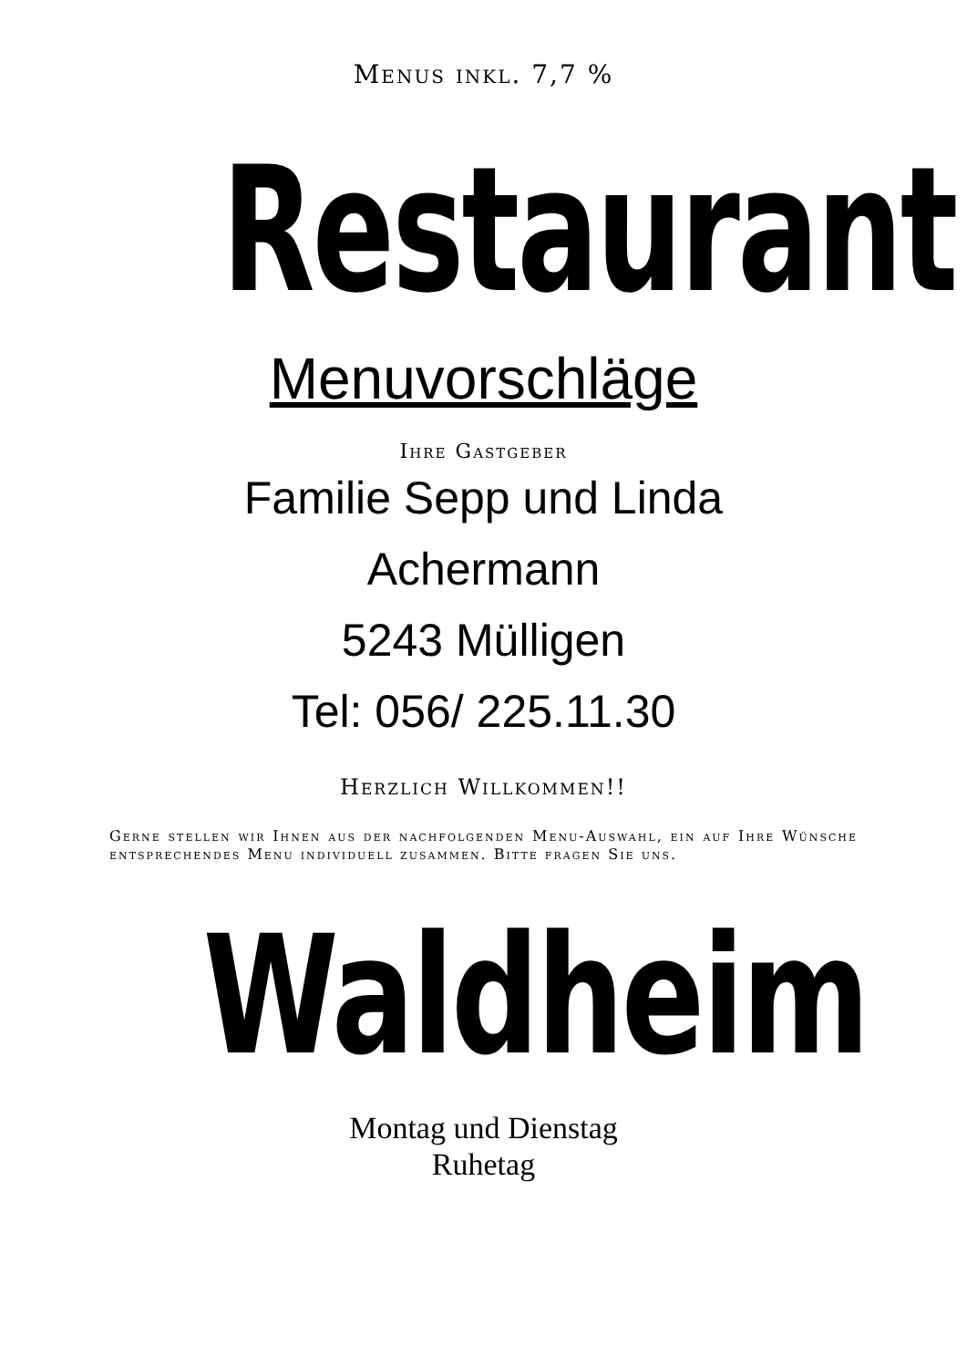Menus inkl. 7,7 %
Restaurant
Menuvorschläge
Ihre Gastgeber
Familie Sepp und Linda
Achermann
5243 Mülligen
Tel: 056/ 225.11.30
Herzlich Willkommen!!
Gerne stellen wir Ihnen aus der nachfolgenden Menu-Auswahl, ein auf Ihre Wünsche entsprechendes Menu individuell zusammen. Bitte fragen Sie uns.
Waldheim
Montag und Dienstag
Ruhetag